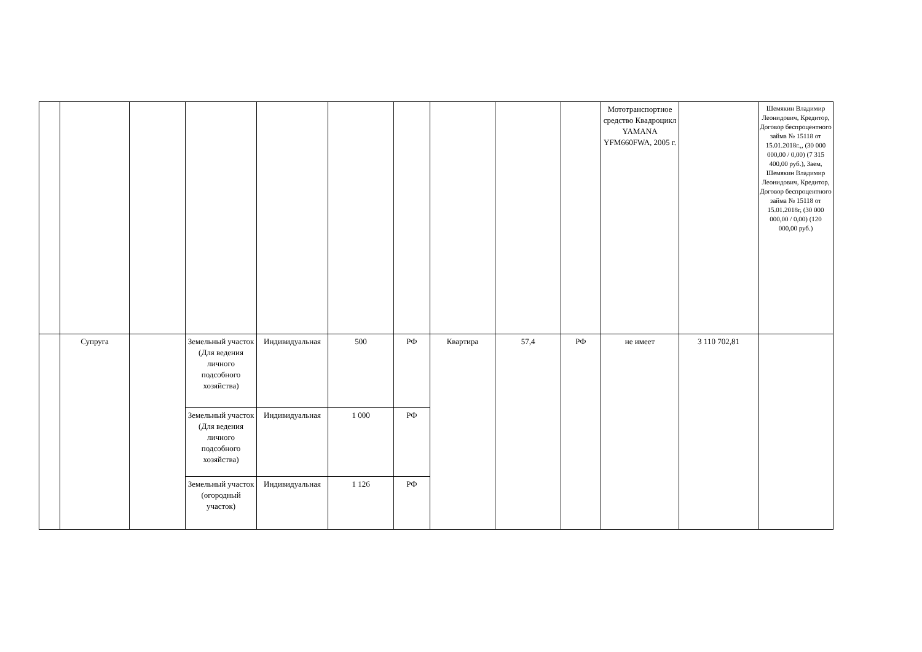| | | | | | | | | | | Мототранспортное средство Квадроцикл YAMANA YFM660FWA, 2005 г. | | Шемякин Владимир Леонидович, Кредитор, Договор беспроцентного займа № 15118 от 15.01.2018г.,, (30 000 000,00 / 0,00) (7 315 400,00 руб.), Заем, Шемякин Владимир Леонидович, Кредитор, Договор беспроцентного займа № 15118 от 15.01.2018г, (30 000 000,00 / 0,00) (120 000,00 руб.) |
| | Супруга | | Земельный участок (Для ведения личного подсобного хозяйства) | Индивидуальная | 500 | РФ | Квартира | 57,4 | РФ | не имеет | 3 110 702,81 | |
| | | | Земельный участок (Для ведения личного подсобного хозяйства) | Индивидуальная | 1 000 | РФ | | | | | | |
| | | | Земельный участок (огородный участок) | Индивидуальная | 1 126 | РФ | | | | | | |